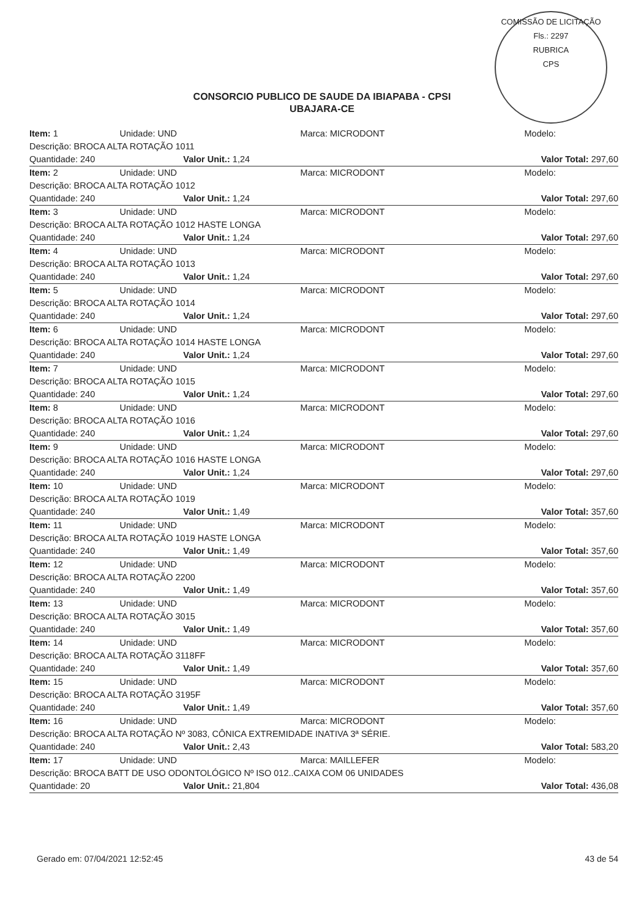COMISSÃO DE LICITAÇÃO
Fls.: 2297
RUBRICA
CPS
CONSORCIO PUBLICO DE SAUDE DA IBIAPABA - CPSI
UBAJARA-CE
| Item: 1 | Unidade: UND | Marca: MICRODONT | Modelo: |
| Descrição: BROCA ALTA ROTAÇÃO 1011 | | | |
| Quantidade: 240 Valor Unit.: 1,24 | | Valor Total: 297,60 | |
| Item: 2 | Unidade: UND | Marca: MICRODONT | Modelo: |
| Descrição: BROCA ALTA ROTAÇÃO 1012 | | | |
| Quantidade: 240 Valor Unit.: 1,24 | | Valor Total: 297,60 | |
| Item: 3 | Unidade: UND | Marca: MICRODONT | Modelo: |
| Descrição: BROCA ALTA ROTAÇÃO 1012 HASTE LONGA | | | |
| Quantidade: 240 Valor Unit.: 1,24 | | Valor Total: 297,60 | |
| Item: 4 | Unidade: UND | Marca: MICRODONT | Modelo: |
| Descrição: BROCA ALTA ROTAÇÃO 1013 | | | |
| Quantidade: 240 Valor Unit.: 1,24 | | Valor Total: 297,60 | |
| Item: 5 | Unidade: UND | Marca: MICRODONT | Modelo: |
| Descrição: BROCA ALTA ROTAÇÃO 1014 | | | |
| Quantidade: 240 Valor Unit.: 1,24 | | Valor Total: 297,60 | |
| Item: 6 | Unidade: UND | Marca: MICRODONT | Modelo: |
| Descrição: BROCA ALTA ROTAÇÃO 1014 HASTE LONGA | | | |
| Quantidade: 240 Valor Unit.: 1,24 | | Valor Total: 297,60 | |
| Item: 7 | Unidade: UND | Marca: MICRODONT | Modelo: |
| Descrição: BROCA ALTA ROTAÇÃO 1015 | | | |
| Quantidade: 240 Valor Unit.: 1,24 | | Valor Total: 297,60 | |
| Item: 8 | Unidade: UND | Marca: MICRODONT | Modelo: |
| Descrição: BROCA ALTA ROTAÇÃO 1016 | | | |
| Quantidade: 240 Valor Unit.: 1,24 | | Valor Total: 297,60 | |
| Item: 9 | Unidade: UND | Marca: MICRODONT | Modelo: |
| Descrição: BROCA ALTA ROTAÇÃO 1016 HASTE LONGA | | | |
| Quantidade: 240 Valor Unit.: 1,24 | | Valor Total: 297,60 | |
| Item: 10 | Unidade: UND | Marca: MICRODONT | Modelo: |
| Descrição: BROCA ALTA ROTAÇÃO 1019 | | | |
| Quantidade: 240 Valor Unit.: 1,49 | | Valor Total: 357,60 | |
| Item: 11 | Unidade: UND | Marca: MICRODONT | Modelo: |
| Descrição: BROCA ALTA ROTAÇÃO 1019 HASTE LONGA | | | |
| Quantidade: 240 Valor Unit.: 1,49 | | Valor Total: 357,60 | |
| Item: 12 | Unidade: UND | Marca: MICRODONT | Modelo: |
| Descrição: BROCA ALTA ROTAÇÃO 2200 | | | |
| Quantidade: 240 Valor Unit.: 1,49 | | Valor Total: 357,60 | |
| Item: 13 | Unidade: UND | Marca: MICRODONT | Modelo: |
| Descrição: BROCA ALTA ROTAÇÃO 3015 | | | |
| Quantidade: 240 Valor Unit.: 1,49 | | Valor Total: 357,60 | |
| Item: 14 | Unidade: UND | Marca: MICRODONT | Modelo: |
| Descrição: BROCA ALTA ROTAÇÃO 3118FF | | | |
| Quantidade: 240 Valor Unit.: 1,49 | | Valor Total: 357,60 | |
| Item: 15 | Unidade: UND | Marca: MICRODONT | Modelo: |
| Descrição: BROCA ALTA ROTAÇÃO 3195F | | | |
| Quantidade: 240 Valor Unit.: 1,49 | | Valor Total: 357,60 | |
| Item: 16 | Unidade: UND | Marca: MICRODONT | Modelo: |
| Descrição: BROCA ALTA ROTAÇÃO Nº 3083, CÔNICA EXTREMIDADE INATIVA 3ª SÉRIE. | | | |
| Quantidade: 240 Valor Unit.: 2,43 | | Valor Total: 583,20 | |
| Item: 17 | Unidade: UND | Marca: MAILLEFER | Modelo: |
| Descrição: BROCA BATT DE USO ODONTOLÓGICO Nº ISO 012..CAIXA COM 06 UNIDADES | | | |
| Quantidade: 20 Valor Unit.: 21,804 | | Valor Total: 436,08 | |
Gerado em: 07/04/2021 12:52:45 43 de 54